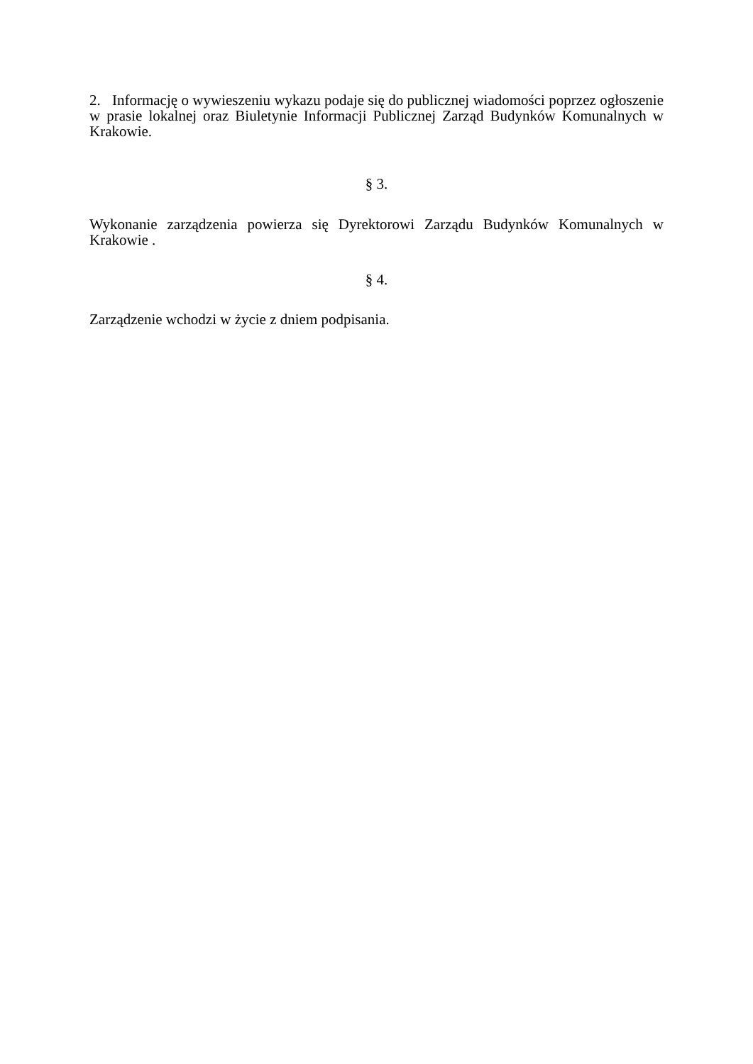2. Informację o wywieszeniu wykazu podaje się do publicznej wiadomości poprzez ogłoszenie w prasie lokalnej oraz Biuletynie Informacji Publicznej Zarząd Budynków Komunalnych w Krakowie.
§ 3.
Wykonanie zarządzenia powierza się Dyrektorowi Zarządu Budynków Komunalnych w Krakowie .
§ 4.
Zarządzenie wchodzi w życie z dniem podpisania.